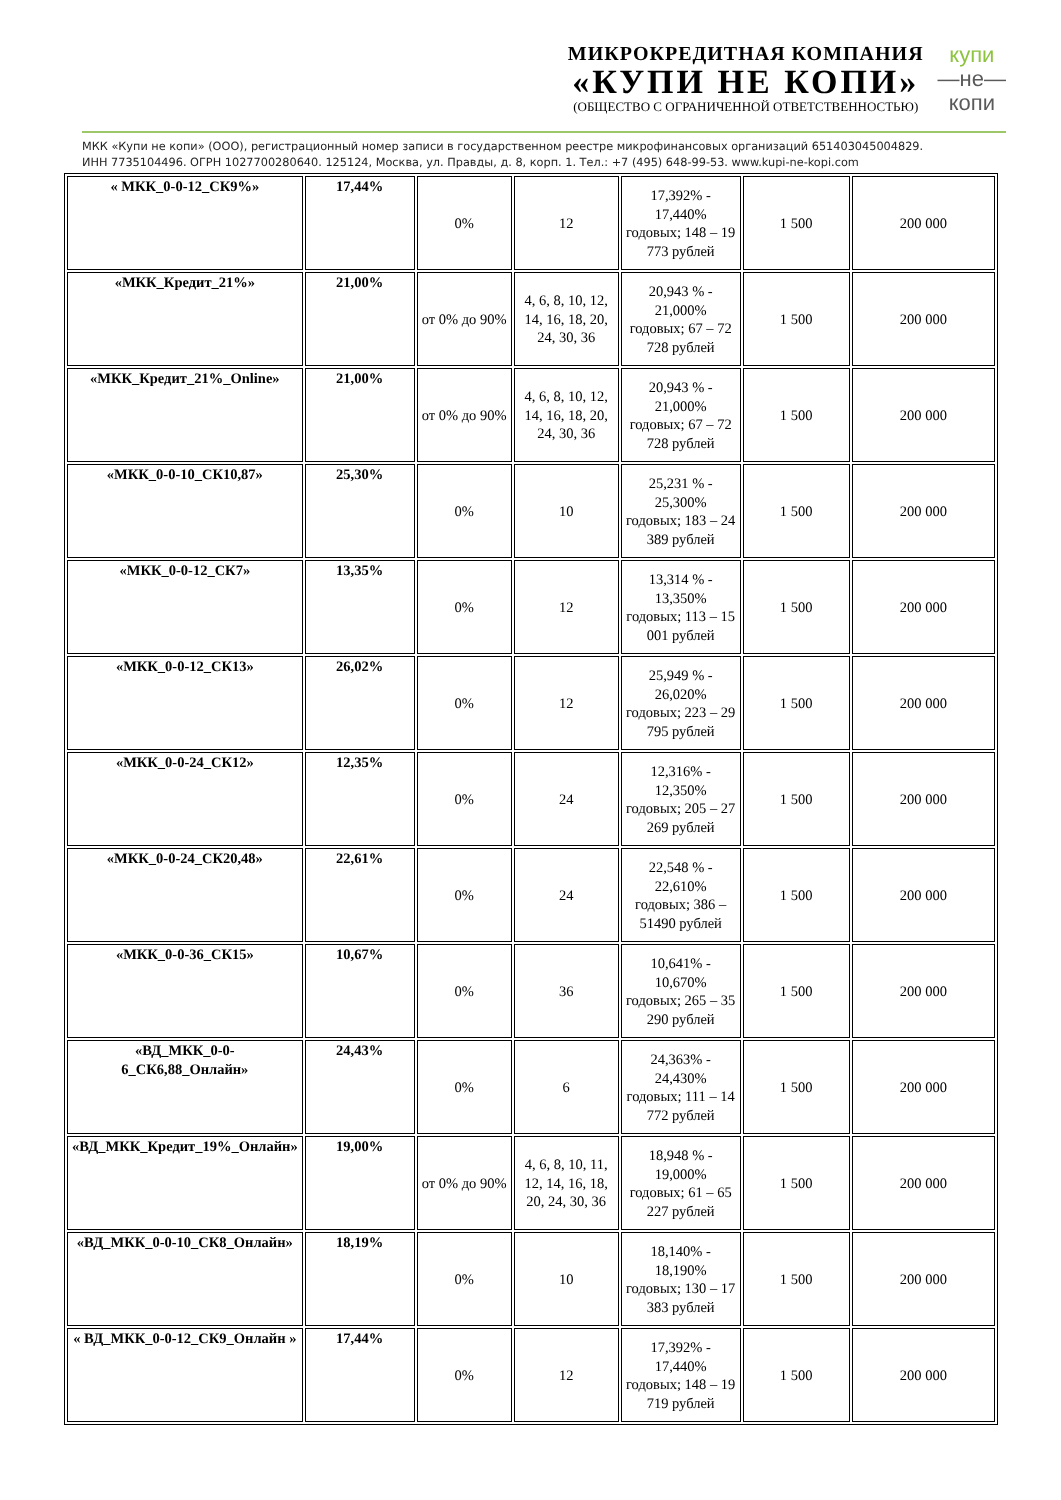МИКРОКРЕДИТНАЯ КОМПАНИЯ
«КУПИ НЕ КОПИ»
(ОБЩЕСТВО С ОГРАНИЧЕННОЙ ОТВЕТСТВЕННОСТЬЮ)
купи
—не—
копи
МКК «Купи не копи» (ООО), регистрационный номер записи в государственном реестре микрофинансовых организаций 651403045004829.
ИНН 7735104496. ОГРН 1027700280640. 125124, Москва, ул. Правды, д. 8, корп. 1. Тел.: +7 (495) 648-99-53. www.kupi-ne-kopi.com
| « МКК_0-0-12_СК9%» | 17,44% | 0% | 12 | 17,392% - 17,440% годовых; 148 – 19 773 рублей | 1 500 | 200 000 |
| «МКК_Кредит_21%» | 21,00% | от 0% до 90% | 4, 6, 8, 10, 12, 14, 16, 18, 20, 24, 30, 36 | 20,943 % - 21,000% годовых; 67 – 72 728 рублей | 1 500 | 200 000 |
| «МКК_Кредит_21%_Online» | 21,00% | от 0% до 90% | 4, 6, 8, 10, 12, 14, 16, 18, 20, 24, 30, 36 | 20,943 % - 21,000% годовых; 67 – 72 728 рублей | 1 500 | 200 000 |
| «МКК_0-0-10_СК10,87» | 25,30% | 0% | 10 | 25,231 % - 25,300% годовых; 183 – 24 389 рублей | 1 500 | 200 000 |
| «МКК_0-0-12_СК7» | 13,35% | 0% | 12 | 13,314 % - 13,350% годовых; 113 – 15 001 рублей | 1 500 | 200 000 |
| «МКК_0-0-12_СК13» | 26,02% | 0% | 12 | 25,949 % - 26,020% годовых; 223 – 29 795 рублей | 1 500 | 200 000 |
| «МКК_0-0-24_СК12» | 12,35% | 0% | 24 | 12,316% - 12,350% годовых; 205 – 27 269 рублей | 1 500 | 200 000 |
| «МКК_0-0-24_СК20,48» | 22,61% | 0% | 24 | 22,548 % - 22,610% годовых; 386 – 51490 рублей | 1 500 | 200 000 |
| «МКК_0-0-36_СК15» | 10,67% | 0% | 36 | 10,641% - 10,670% годовых; 265 – 35 290 рублей | 1 500 | 200 000 |
| «ВД_МКК_0-0-6_СК6,88_Онлайн» | 24,43% | 0% | 6 | 24,363% - 24,430% годовых; 111 – 14 772 рублей | 1 500 | 200 000 |
| «ВД_МКК_Кредит_19%_Онлайн» | 19,00% | от 0% до 90% | 4, 6, 8, 10, 11, 12, 14, 16, 18, 20, 24, 30, 36 | 18,948 % - 19,000% годовых; 61 – 65 227 рублей | 1 500 | 200 000 |
| «ВД_МКК_0-0-10_СК8_Онлайн» | 18,19% | 0% | 10 | 18,140% - 18,190% годовых; 130 – 17 383 рублей | 1 500 | 200 000 |
| « ВД_МКК_0-0-12_СК9_Онлайн » | 17,44% | 0% | 12 | 17,392% - 17,440% годовых; 148 – 19 719 рублей | 1 500 | 200 000 |